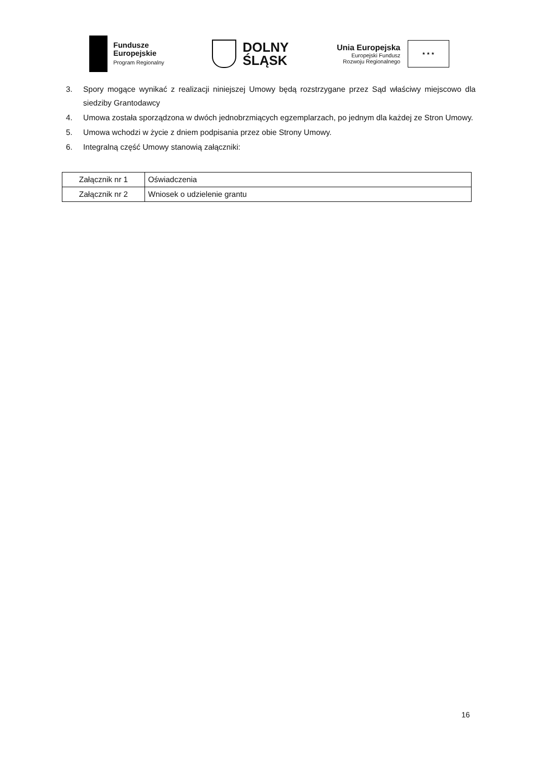Fundusze
Europejskie
Program Regionalny
DOLNY
ŚLĄSK
Unia Europejska
Europejski Fundusz
Rozwoju Regionalnego
★ ★ ★
3. Spory mogące wynikać z realizacji niniejszej Umowy będą rozstrzygane przez Sąd właściwy miejscowo dla siedziby Grantodawcy
4. Umowa została sporządzona w dwóch jednobrzmiących egzemplarzach, po jednym dla każdej ze Stron Umowy.
5. Umowa wchodzi w życie z dniem podpisania przez obie Strony Umowy.
6. Integralną część Umowy stanowią załączniki:
| Załącznik nr 1 | Oświadczenia |
| Załącznik nr 2 | Wniosek o udzielenie grantu |
16